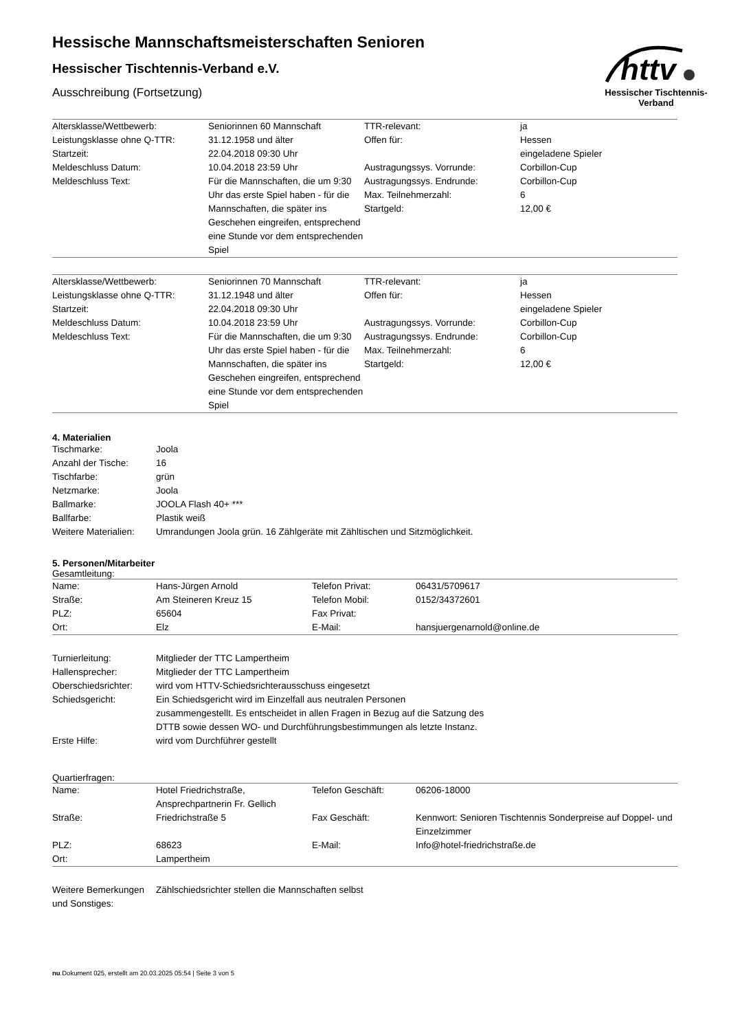httv
Hessischer Tischtennis-Verband
Hessische Mannschaftsmeisterschaften Senioren
Hessischer Tischtennis-Verband e.V.
Ausschreibung (Fortsetzung)
| Altersklasse/Wettbewerb: | Seniorinnen 60 Mannschaft | TTR-relevant: | ja |
| Leistungsklasse ohne Q-TTR: | 31.12.1958 und älter | Offen für: | Hessen |
| Startzeit: | 22.04.2018 09:30 Uhr | | eingeladene Spieler |
| Meldeschluss Datum: | 10.04.2018 23:59 Uhr | Austragungssys. Vorrunde: | Corbillon-Cup |
| Meldeschluss Text: | Für die Mannschaften, die um 9:30 Uhr das erste Spiel haben - für die Mannschaften, die später ins Geschehen eingreifen, entsprechend eine Stunde vor dem entsprechenden Spiel | Austragungssys. Endrunde: | Corbillon-Cup |
| | | Max. Teilnehmerzahl: | 6 |
| | | Startgeld: | 12,00 € |
| Altersklasse/Wettbewerb: | Seniorinnen 70 Mannschaft | TTR-relevant: | ja |
| Leistungsklasse ohne Q-TTR: | 31.12.1948 und älter | Offen für: | Hessen |
| Startzeit: | 22.04.2018 09:30 Uhr | | eingeladene Spieler |
| Meldeschluss Datum: | 10.04.2018 23:59 Uhr | Austragungssys. Vorrunde: | Corbillon-Cup |
| Meldeschluss Text: | Für die Mannschaften, die um 9:30 Uhr das erste Spiel haben - für die Mannschaften, die später ins Geschehen eingreifen, entsprechend eine Stunde vor dem entsprechenden Spiel | Austragungssys. Endrunde: | Corbillon-Cup |
| | | Max. Teilnehmerzahl: | 6 |
| | | Startgeld: | 12,00 € |
4. Materialien
| Tischmarke: | Joola |
| Anzahl der Tische: | 16 |
| Tischfarbe: | grün |
| Netzmarke: | Joola |
| Ballmarke: | JOOLA Flash 40+ *** |
| Ballfarbe: | Plastik weiß |
| Weitere Materialien: | Umrandungen Joola grün. 16 Zählgeräte mit Zähltischen und Sitzmöglichkeit. |
5. Personen/Mitarbeiter
Gesamtleitung:
| Name: | Hans-Jürgen Arnold | Telefon Privat: | 06431/5709617 |
| Straße: | Am Steineren Kreuz 15 | Telefon Mobil: | 0152/34372601 |
| PLZ: | 65604 | Fax Privat: | |
| Ort: | Elz | E-Mail: | hansjuergenarnold@online.de |
| Turnierleitung: | Mitglieder der TTC Lampertheim |
| Hallensprecher: | Mitglieder der TTC Lampertheim |
| Oberschiedsrichter: | wird vom HTTV-Schiedsrichterausschuss eingesetzt |
| Schiedsgericht: | Ein Schiedsgericht wird im Einzelfall aus neutralen Personen zusammengestellt. Es entscheidet in allen Fragen in Bezug auf die Satzung des DTTB sowie dessen WO- und Durchführungsbestimmungen als letzte Instanz. |
| Erste Hilfe: | wird vom Durchführer gestellt |
Quartierfragen:
| Name: | Hotel Friedrichstraße, Ansprechpartnerin Fr. Gellich | Telefon Geschäft: | 06206-18000 |
| Straße: | Friedrichstraße 5 | Fax Geschäft: | Kennwort: Senioren Tischtennis Sonderpreise auf Doppel- und Einzelzimmer |
| PLZ: | 68623 | E-Mail: | Info@hotel-friedrichstraße.de |
| Ort: | Lampertheim | | |
| Weitere Bemerkungen und Sonstiges: | Zählschiedsrichter stellen die Mannschaften selbst |
nu.Dokument 025, erstellt am 20.03.2025 05:54 | Seite 3 von 5